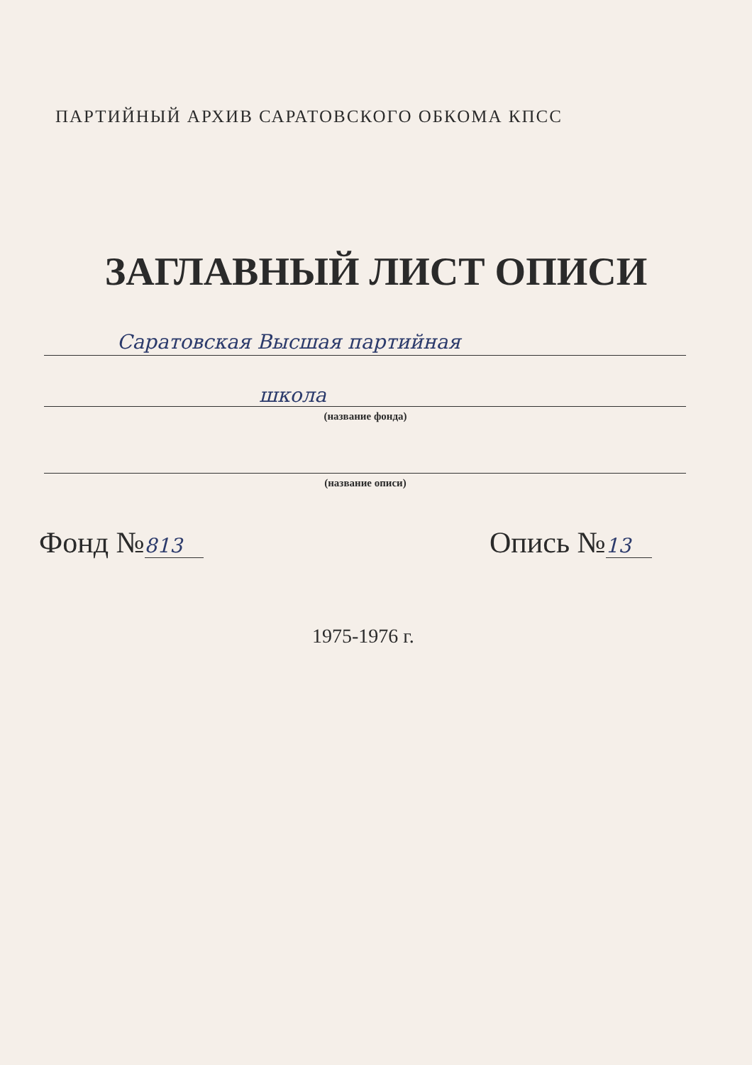ПАРТИЙНЫЙ АРХИВ САРАТОВСКОГО ОБКОМА КПСС
ЗАГЛАВНЫЙ ЛИСТ ОПИСИ
Саратовская Высшая партийная
школа
(название фонда)
(название описи)
Фонд №813 Опись №13
1975-1976 г.